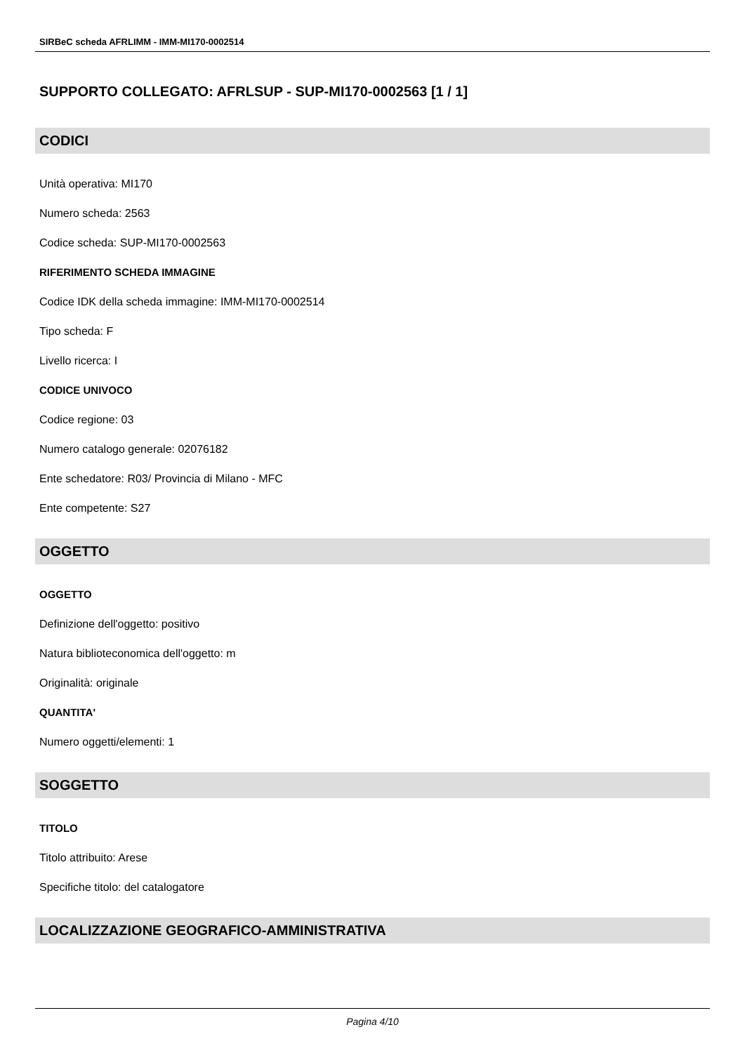SIRBeC scheda AFRLIMM - IMM-MI170-0002514
SUPPORTO COLLEGATO: AFRLSUP - SUP-MI170-0002563 [1 / 1]
CODICI
Unità operativa: MI170
Numero scheda: 2563
Codice scheda: SUP-MI170-0002563
RIFERIMENTO SCHEDA IMMAGINE
Codice IDK della scheda immagine: IMM-MI170-0002514
Tipo scheda: F
Livello ricerca: I
CODICE UNIVOCO
Codice regione: 03
Numero catalogo generale: 02076182
Ente schedatore: R03/ Provincia di Milano - MFC
Ente competente: S27
OGGETTO
OGGETTO
Definizione dell'oggetto: positivo
Natura biblioteconomica dell'oggetto: m
Originalità: originale
QUANTITA'
Numero oggetti/elementi: 1
SOGGETTO
TITOLO
Titolo attribuito: Arese
Specifiche titolo: del catalogatore
LOCALIZZAZIONE GEOGRAFICO-AMMINISTRATIVA
Pagina 4/10